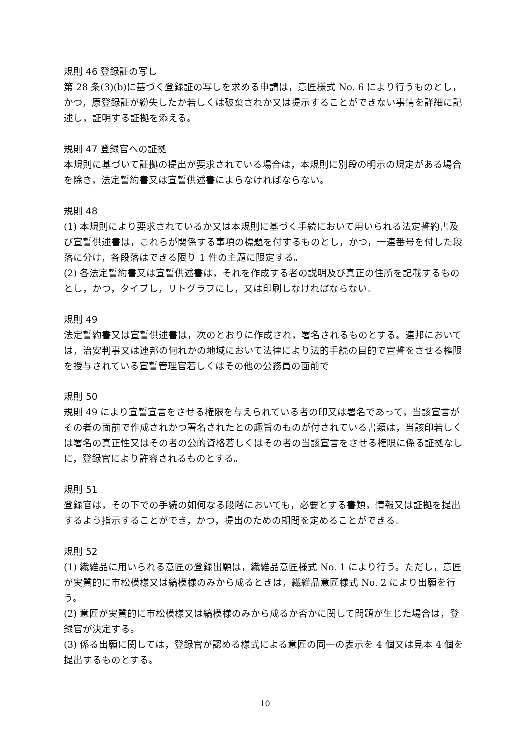規則 46 登録証の写し
第 28 条(3)(b)に基づく登録証の写しを求める申請は，意匠様式 No. 6 により行うものとし，かつ，原登録証が紛失したか若しくは破棄されか又は提示することができない事情を詳細に記述し，証明する証拠を添える。
規則 47 登録官への証拠
本規則に基づいて証拠の提出が要求されている場合は，本規則に別段の明示の規定がある場合を除き，法定誓約書又は宣誓供述書によらなければならない。
規則 48
(1) 本規則により要求されているか又は本規則に基づく手続において用いられる法定誓約書及び宣誓供述書は，これらが関係する事項の標題を付するものとし，かつ，一連番号を付した段落に分け，各段落はできる限り 1 件の主題に限定する。
(2) 各法定誓約書又は宣誓供述書は，それを作成する者の説明及び真正の住所を記載するものとし，かつ，タイプし，リトグラフにし，又は印刷しなければならない。
規則 49
法定誓約書又は宣誓供述書は，次のとおりに作成され，署名されるものとする。連邦においては，治安判事又は連邦の何れかの地域において法律により法的手続の目的で宣誓をさせる権限を授与されている宣誓管理官若しくはその他の公務員の面前で
規則 50
規則 49 により宣誓宣言をさせる権限を与えられている者の印又は署名であって，当該宣言がその者の面前で作成されかつ署名されたとの趣旨のものが付されている書類は，当該印若しくは署名の真正性又はその者の公的資格若しくはその者の当該宣言をさせる権限に係る証拠なしに，登録官により許容されるものとする。
規則 51
登録官は，その下での手続の如何なる段階においても，必要とする書類，情報又は証拠を提出するよう指示することができ，かつ，提出のための期間を定めることができる。
規則 52
(1) 繊維品に用いられる意匠の登録出願は，繊維品意匠様式 No. 1 により行う。ただし，意匠が実質的に市松模様又は縞模様のみから成るときは，繊維品意匠様式 No. 2 により出願を行う。
(2) 意匠が実質的に市松模様又は縞模様のみから成るか否かに関して問題が生じた場合は，登録官が決定する。
(3) 係る出願に関しては，登録官が認める様式による意匠の同一の表示を 4 個又は見本 4 個を提出するものとする。
10